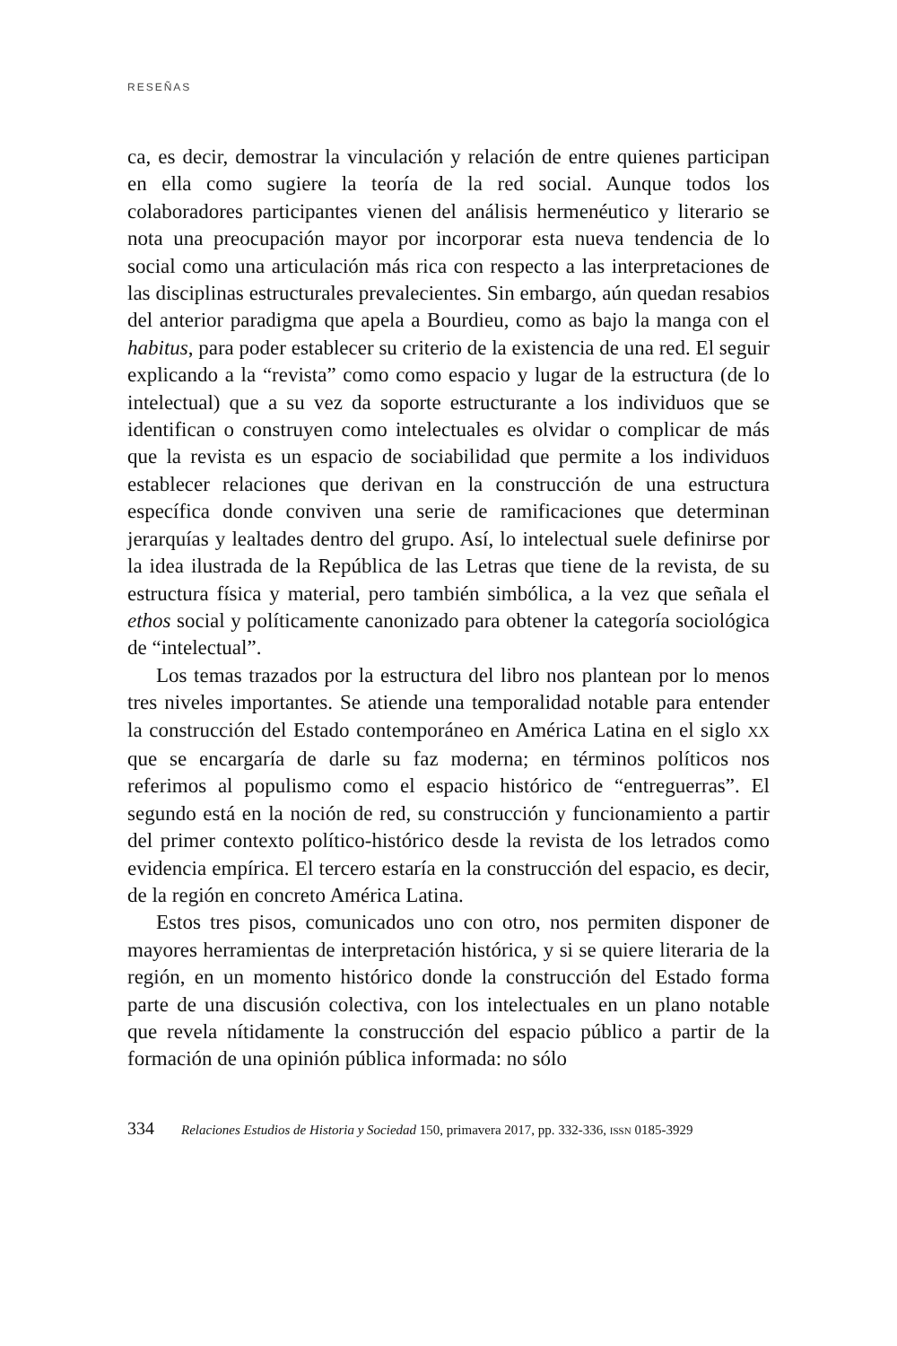RESEÑAS
ca, es decir, demostrar la vinculación y relación de entre quienes participan en ella como sugiere la teoría de la red social. Aunque todos los colaboradores participantes vienen del análisis hermenéutico y literario se nota una preocupación mayor por incorporar esta nueva tendencia de lo social como una articulación más rica con respecto a las interpretaciones de las disciplinas estructurales prevalecientes. Sin embargo, aún quedan resabios del anterior paradigma que apela a Bourdieu, como as bajo la manga con el habitus, para poder establecer su criterio de la existencia de una red. El seguir explicando a la “revista” como como espacio y lugar de la estructura (de lo intelectual) que a su vez da soporte estructurante a los individuos que se identifican o construyen como intelectuales es olvidar o complicar de más que la revista es un espacio de sociabilidad que permite a los individuos establecer relaciones que derivan en la construcción de una estructura específica donde conviven una serie de ramificaciones que determinan jerarquías y lealtades dentro del grupo. Así, lo intelectual suele definirse por la idea ilustrada de la República de las Letras que tiene de la revista, de su estructura física y material, pero también simbólica, a la vez que señala el ethos social y políticamente canonizado para obtener la categoría sociológica de “intelectual”.
Los temas trazados por la estructura del libro nos plantean por lo menos tres niveles importantes. Se atiende una temporalidad notable para entender la construcción del Estado contemporáneo en América Latina en el siglo XX que se encargaría de darle su faz moderna; en términos políticos nos referimos al populismo como el espacio histórico de “entreguerras”. El segundo está en la noción de red, su construcción y funcionamiento a partir del primer contexto político-histórico desde la revista de los letrados como evidencia empírica. El tercero estaría en la construcción del espacio, es decir, de la región en concreto América Latina.
Estos tres pisos, comunicados uno con otro, nos permiten disponer de mayores herramientas de interpretación histórica, y si se quiere literaria de la región, en un momento histórico donde la construcción del Estado forma parte de una discusión colectiva, con los intelectuales en un plano notable que revela nítidamente la construcción del espacio público a partir de la formación de una opinión pública informada: no sólo
334 Relaciones Estudios de Historia y Sociedad 150, primavera 2017, pp. 332-336, ISSN 0185-3929